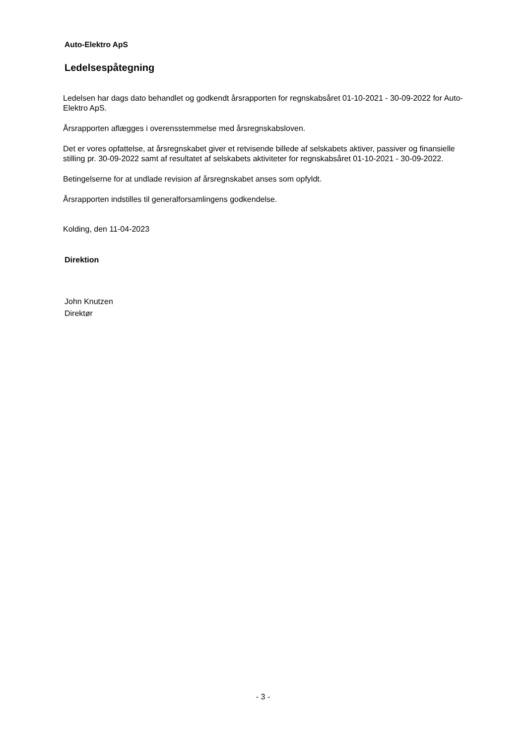Auto-Elektro ApS
Ledelsespåtegning
Ledelsen har dags dato behandlet og godkendt årsrapporten for regnskabsåret 01-10-2021 - 30-09-2022 for Auto-Elektro ApS.
Årsrapporten aflægges i overensstemmelse med årsregnskabsloven.
Det er vores opfattelse, at årsregnskabet giver et retvisende billede af selskabets aktiver, passiver og finansielle stilling pr. 30-09-2022 samt af resultatet af selskabets aktiviteter for regnskabsåret 01-10-2021 - 30-09-2022.
Betingelserne for at undlade revision af årsregnskabet anses som opfyldt.
Årsrapporten indstilles til generalforsamlingens godkendelse.
Kolding, den 11-04-2023
Direktion
John Knutzen
Direktør
- 3 -